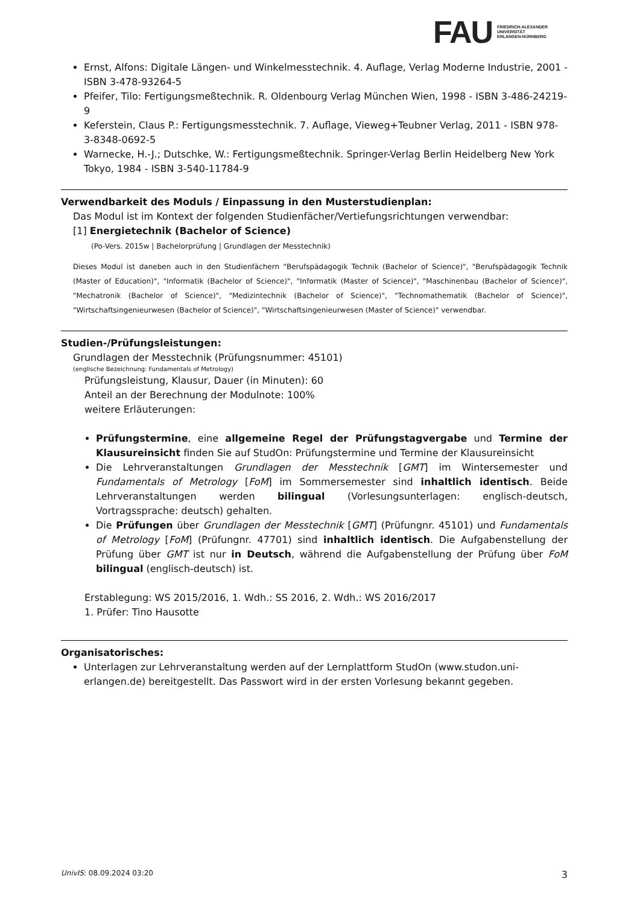FAU
FRIEDRICH-ALEXANDER
UNIVERSITÄT
ERLANGEN-NÜRNBERG
Ernst, Alfons: Digitale Längen- und Winkelmesstechnik. 4. Auflage, Verlag Moderne Industrie, 2001 - ISBN 3-478-93264-5
Pfeifer, Tilo: Fertigungsmeßtechnik. R. Oldenbourg Verlag München Wien, 1998 - ISBN 3-486-24219-9
Keferstein, Claus P.: Fertigungsmesstechnik. 7. Auflage, Vieweg+Teubner Verlag, 2011 - ISBN 978-3-8348-0692-5
Warnecke, H.-J.; Dutschke, W.: Fertigungsmeßtechnik. Springer-Verlag Berlin Heidelberg New York Tokyo, 1984 - ISBN 3-540-11784-9
Verwendbarkeit des Moduls / Einpassung in den Musterstudienplan:
Das Modul ist im Kontext der folgenden Studienfächer/Vertiefungsrichtungen verwendbar:
[1] Energietechnik (Bachelor of Science)
(Po-Vers. 2015w | Bachelorprüfung | Grundlagen der Messtechnik)
Dieses Modul ist daneben auch in den Studienfächern "Berufspädagogik Technik (Bachelor of Science)", "Berufspädagogik Technik (Master of Education)", "Informatik (Bachelor of Science)", "Informatik (Master of Science)", "Maschinenbau (Bachelor of Science)", "Mechatronik (Bachelor of Science)", "Medizintechnik (Bachelor of Science)", "Technomathematik (Bachelor of Science)", "Wirtschaftsingenieurwesen (Bachelor of Science)", "Wirtschaftsingenieurwesen (Master of Science)" verwendbar.
Studien-/Prüfungsleistungen:
Grundlagen der Messtechnik (Prüfungsnummer: 45101)
(englische Bezeichnung: Fundamentals of Metrology)
Prüfungsleistung, Klausur, Dauer (in Minuten): 60
Anteil an der Berechnung der Modulnote: 100%
weitere Erläuterungen:
Prüfungstermine, eine allgemeine Regel der Prüfungstagvergabe und Termine der Klausureinsicht finden Sie auf StudOn: Prüfungstermine und Termine der Klausureinsicht
Die Lehrveranstaltungen Grundlagen der Messtechnik [GMT] im Wintersemester und Fundamentals of Metrology [FoM] im Sommersemester sind inhaltlich identisch. Beide Lehrveranstaltungen werden bilingual (Vorlesungsunterlagen: englisch-deutsch, Vortragssprache: deutsch) gehalten.
Die Prüfungen über Grundlagen der Messtechnik [GMT] (Prüfungnr. 45101) und Fundamentals of Metrology [FoM] (Prüfungnr. 47701) sind inhaltlich identisch. Die Aufgabenstellung der Prüfung über GMT ist nur in Deutsch, während die Aufgabenstellung der Prüfung über FoM bilingual (englisch-deutsch) ist.
Erstablegung: WS 2015/2016, 1. Wdh.: SS 2016, 2. Wdh.: WS 2016/2017
1. Prüfer: Tino Hausotte
Organisatorisches:
Unterlagen zur Lehrveranstaltung werden auf der Lernplattform StudOn (www.studon.uni-erlangen.de) bereitgestellt. Das Passwort wird in der ersten Vorlesung bekannt gegeben.
UnivIS: 08.09.2024 03:20 3